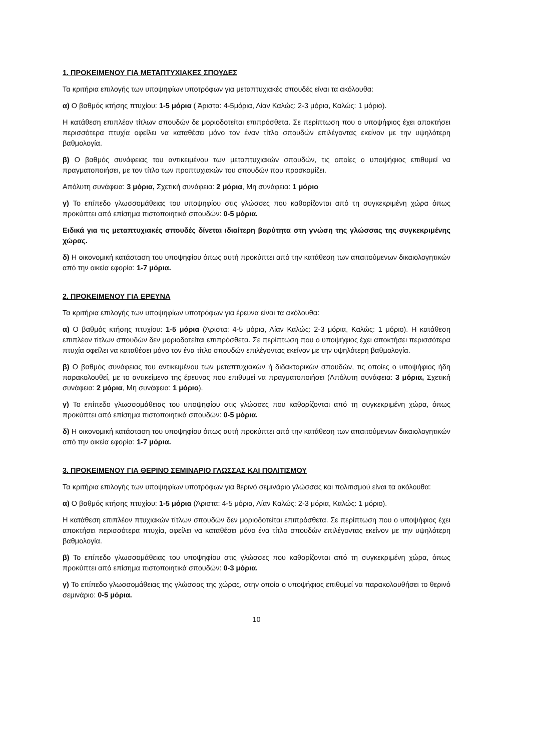1. ΠΡΟΚΕΙΜΕΝΟΥ ΓΙΑ ΜΕΤΑΠΤΥΧΙΑΚΕΣ ΣΠΟΥΔΕΣ
Τα κριτήρια επιλογής των υποψηφίων υποτρόφων για μεταπτυχιακές σπουδές είναι τα ακόλουθα:
α) Ο βαθμός κτήσης πτυχίου: 1-5 μόρια ( Άριστα: 4-5μόρια, Λίαν Καλώς: 2-3 μόρια, Καλώς: 1 μόριο).
Η κατάθεση επιπλέον τίτλων σπουδών δε μοριοδοτείται επιπρόσθετα. Σε περίπτωση που ο υποψήφιος έχει αποκτήσει περισσότερα πτυχία οφείλει να καταθέσει μόνο τον έναν τίτλο σπουδών επιλέγοντας εκείνον με την υψηλότερη βαθμολογία.
β) Ο βαθμός συνάφειας του αντικειμένου των μεταπτυχιακών σπουδών, τις οποίες ο υποψήφιος επιθυμεί να πραγματοποιήσει, με τον τίτλο των προπτυχιακών του σπουδών που προσκομίζει.
Απόλυτη συνάφεια: 3 μόρια, Σχετική συνάφεια: 2 μόρια, Μη συνάφεια: 1 μόριο
γ) Το επίπεδο γλωσσομάθειας του υποψηφίου στις γλώσσες που καθορίζονται από τη συγκεκριμένη χώρα όπως προκύπτει από επίσημα πιστοποιητικά σπουδών: 0-5 μόρια.
Ειδικά για τις μεταπτυχιακές σπουδές δίνεται ιδιαίτερη βαρύτητα στη γνώση της γλώσσας της συγκεκριμένης χώρας.
δ) Η οικονομική κατάσταση του υποψηφίου όπως αυτή προκύπτει από την κατάθεση των απαιτούμενων δικαιολογητικών από την οικεία εφορία: 1-7 μόρια.
2. ΠΡΟΚΕΙΜΕΝΟΥ ΓΙΑ ΕΡΕΥΝΑ
Τα κριτήρια επιλογής των υποψηφίων υποτρόφων για έρευνα είναι τα ακόλουθα:
α) Ο βαθμός κτήσης πτυχίου: 1-5 μόρια (Άριστα: 4-5 μόρια, Λίαν Καλώς: 2-3 μόρια, Καλώς: 1 μόριο). Η κατάθεση επιπλέον τίτλων σπουδών δεν μοριοδοτείται επιπρόσθετα. Σε περίπτωση που ο υποψήφιος έχει αποκτήσει περισσότερα πτυχία οφείλει να καταθέσει μόνο τον ένα τίτλο σπουδών επιλέγοντας εκείνον με την υψηλότερη βαθμολογία.
β) Ο βαθμός συνάφειας του αντικειμένου των μεταπτυχιακών ή διδακτορικών σπουδών, τις οποίες ο υποψήφιος ήδη παρακολουθεί, με το αντικείμενο της έρευνας που επιθυμεί να πραγματοποιήσει (Απόλυτη συνάφεια: 3 μόρια, Σχετική συνάφεια: 2 μόρια, Μη συνάφεια: 1 μόριο).
γ) Το επίπεδο γλωσσομάθειας του υποψηφίου στις γλώσσες που καθορίζονται από τη συγκεκριμένη χώρα, όπως προκύπτει από επίσημα πιστοποιητικά σπουδών: 0-5 μόρια.
δ) Η οικονομική κατάσταση του υποψηφίου όπως αυτή προκύπτει από την κατάθεση των απαιτούμενων δικαιολογητικών από την οικεία εφορία: 1-7 μόρια.
3. ΠΡΟΚΕΙΜΕΝΟΥ ΓΙΑ ΘΕΡΙΝΟ ΣΕΜΙΝΑΡΙΟ ΓΛΩΣΣΑΣ ΚΑΙ ΠΟΛΙΤΙΣΜΟΥ
Τα κριτήρια επιλογής των υποψηφίων υποτρόφων για θερινό σεμινάριο γλώσσας και πολιτισμού είναι τα ακόλουθα:
α) Ο βαθμός κτήσης πτυχίου: 1-5 μόρια (Άριστα: 4-5 μόρια, Λίαν Καλώς: 2-3 μόρια, Καλώς: 1 μόριο).
Η κατάθεση επιπλέον πτυχιακών τίτλων σπουδών δεν μοριοδοτείται επιπρόσθετα. Σε περίπτωση που ο υποψήφιος έχει αποκτήσει περισσότερα πτυχία, οφείλει να καταθέσει μόνο ένα τίτλο σπουδών επιλέγοντας εκείνον με την υψηλότερη βαθμολογία.
β) Το επίπεδο γλωσσομάθειας του υποψηφίου στις γλώσσες που καθορίζονται από τη συγκεκριμένη χώρα, όπως προκύπτει από επίσημα πιστοποιητικά σπουδών: 0-3 μόρια.
γ) Το επίπεδο γλωσσομάθειας της γλώσσας της χώρας, στην οποία ο υποψήφιος επιθυμεί να παρακολουθήσει το θερινό σεμινάριο: 0-5 μόρια.
10